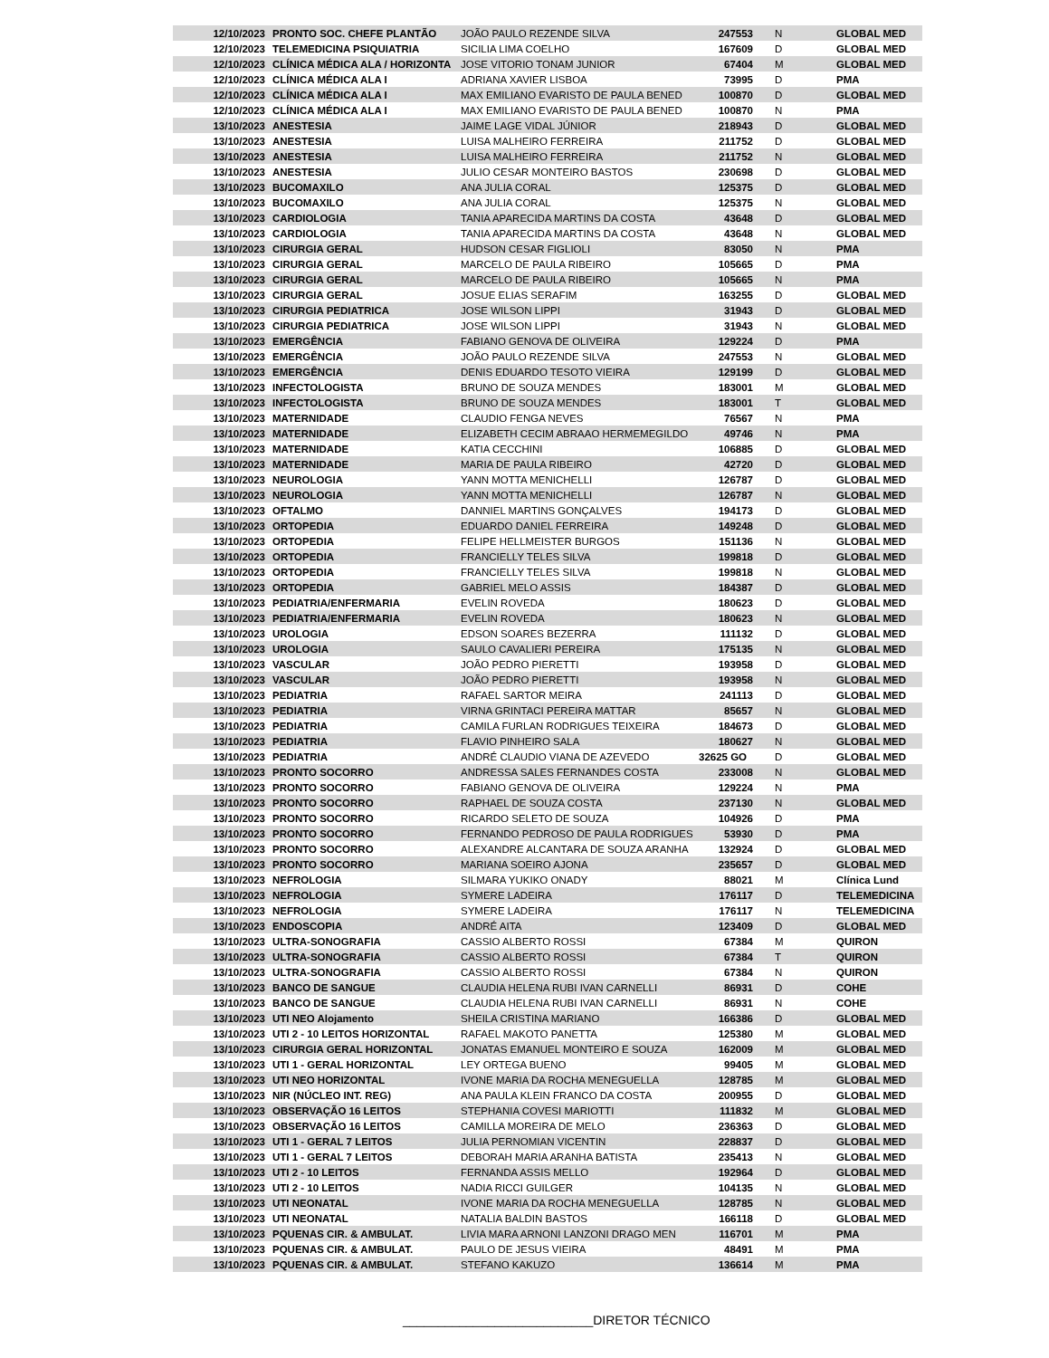| 12/10/2023 | PRONTO SOC. CHEFE PLANTÃO | JOÃO PAULO REZENDE SILVA | 247553 | N | GLOBAL MED |
| 12/10/2023 | TELEMEDICINA PSIQUIATRIA | SICILIA LIMA COELHO | 167609 | D | GLOBAL MED |
| 12/10/2023 | CLÍNICA MÉDICA ALA / HORIZONTA | JOSE VITORIO TONAM JUNIOR | 67404 | M | GLOBAL MED |
| 12/10/2023 | CLÍNICA MÉDICA ALA I | ADRIANA XAVIER LISBOA | 73995 | D | PMA |
| 12/10/2023 | CLÍNICA MÉDICA ALA I | MAX EMILIANO EVARISTO DE PAULA BENED | 100870 | D | GLOBAL MED |
| 12/10/2023 | CLÍNICA MÉDICA ALA I | MAX EMILIANO EVARISTO DE PAULA BENED | 100870 | N | PMA |
| 13/10/2023 | ANESTESIA | JAIME LAGE VIDAL JÚNIOR | 218943 | D | GLOBAL MED |
| 13/10/2023 | ANESTESIA | LUISA MALHEIRO FERREIRA | 211752 | D | GLOBAL MED |
| 13/10/2023 | ANESTESIA | LUISA MALHEIRO FERREIRA | 211752 | N | GLOBAL MED |
| 13/10/2023 | ANESTESIA | JULIO CESAR MONTEIRO BASTOS | 230698 | D | GLOBAL MED |
| 13/10/2023 | BUCOMAXILO | ANA JULIA CORAL | 125375 | D | GLOBAL MED |
| 13/10/2023 | BUCOMAXILO | ANA JULIA CORAL | 125375 | N | GLOBAL MED |
| 13/10/2023 | CARDIOLOGIA | TANIA APARECIDA MARTINS DA COSTA | 43648 | D | GLOBAL MED |
| 13/10/2023 | CARDIOLOGIA | TANIA APARECIDA MARTINS DA COSTA | 43648 | N | GLOBAL MED |
| 13/10/2023 | CIRURGIA GERAL | HUDSON CESAR FIGLIOLI | 83050 | N | PMA |
| 13/10/2023 | CIRURGIA GERAL | MARCELO DE PAULA RIBEIRO | 105665 | D | PMA |
| 13/10/2023 | CIRURGIA GERAL | MARCELO DE PAULA RIBEIRO | 105665 | N | PMA |
| 13/10/2023 | CIRURGIA GERAL | JOSUE ELIAS SERAFIM | 163255 | D | GLOBAL MED |
| 13/10/2023 | CIRURGIA PEDIATRICA | JOSE WILSON LIPPI | 31943 | D | GLOBAL MED |
| 13/10/2023 | CIRURGIA PEDIATRICA | JOSE WILSON LIPPI | 31943 | N | GLOBAL MED |
| 13/10/2023 | EMERGÊNCIA | FABIANO GENOVA DE OLIVEIRA | 129224 | D | PMA |
| 13/10/2023 | EMERGÊNCIA | JOÃO PAULO REZENDE SILVA | 247553 | N | GLOBAL MED |
| 13/10/2023 | EMERGÊNCIA | DENIS EDUARDO TESOTO VIEIRA | 129199 | D | GLOBAL MED |
| 13/10/2023 | INFECTOLOGISTA | BRUNO DE SOUZA MENDES | 183001 | M | GLOBAL MED |
| 13/10/2023 | INFECTOLOGISTA | BRUNO DE SOUZA MENDES | 183001 | T | GLOBAL MED |
| 13/10/2023 | MATERNIDADE | CLAUDIO FENGA NEVES | 76567 | N | PMA |
| 13/10/2023 | MATERNIDADE | ELIZABETH CECIM ABRAAO HERMEMEGILDO | 49746 | N | PMA |
| 13/10/2023 | MATERNIDADE | KATIA CECCHINI | 106885 | D | GLOBAL MED |
| 13/10/2023 | MATERNIDADE | MARIA DE PAULA RIBEIRO | 42720 | D | GLOBAL MED |
| 13/10/2023 | NEUROLOGIA | YANN MOTTA MENICHELLI | 126787 | D | GLOBAL MED |
| 13/10/2023 | NEUROLOGIA | YANN MOTTA MENICHELLI | 126787 | N | GLOBAL MED |
| 13/10/2023 | OFTALMO | DANNIEL MARTINS GONÇALVES | 194173 | D | GLOBAL MED |
| 13/10/2023 | ORTOPEDIA | EDUARDO DANIEL FERREIRA | 149248 | D | GLOBAL MED |
| 13/10/2023 | ORTOPEDIA | FELIPE HELLMEISTER BURGOS | 151136 | N | GLOBAL MED |
| 13/10/2023 | ORTOPEDIA | FRANCIELLY TELES SILVA | 199818 | D | GLOBAL MED |
| 13/10/2023 | ORTOPEDIA | FRANCIELLY TELES SILVA | 199818 | N | GLOBAL MED |
| 13/10/2023 | ORTOPEDIA | GABRIEL MELO ASSIS | 184387 | D | GLOBAL MED |
| 13/10/2023 | PEDIATRIA/ENFERMARIA | EVELIN ROVEDA | 180623 | D | GLOBAL MED |
| 13/10/2023 | PEDIATRIA/ENFERMARIA | EVELIN ROVEDA | 180623 | N | GLOBAL MED |
| 13/10/2023 | UROLOGIA | EDSON SOARES BEZERRA | 111132 | D | GLOBAL MED |
| 13/10/2023 | UROLOGIA | SAULO CAVALIERI PEREIRA | 175135 | N | GLOBAL MED |
| 13/10/2023 | VASCULAR | JOÃO PEDRO PIERETTI | 193958 | D | GLOBAL MED |
| 13/10/2023 | VASCULAR | JOÃO PEDRO PIERETTI | 193958 | N | GLOBAL MED |
| 13/10/2023 | PEDIATRIA | RAFAEL SARTOR MEIRA | 241113 | D | GLOBAL MED |
| 13/10/2023 | PEDIATRIA | VIRNA GRINTACI PEREIRA MATTAR | 85657 | N | GLOBAL MED |
| 13/10/2023 | PEDIATRIA | CAMILA FURLAN RODRIGUES TEIXEIRA | 184673 | D | GLOBAL MED |
| 13/10/2023 | PEDIATRIA | FLAVIO PINHEIRO SALA | 180627 | N | GLOBAL MED |
| 13/10/2023 | PEDIATRIA | ANDRÉ CLAUDIO VIANA DE AZEVEDO | 32625 GO | D | GLOBAL MED |
| 13/10/2023 | PRONTO SOCORRO | ANDRESSA SALES FERNANDES COSTA | 233008 | N | GLOBAL MED |
| 13/10/2023 | PRONTO SOCORRO | FABIANO GENOVA DE OLIVEIRA | 129224 | N | PMA |
| 13/10/2023 | PRONTO SOCORRO | RAPHAEL DE SOUZA COSTA | 237130 | N | GLOBAL MED |
| 13/10/2023 | PRONTO SOCORRO | RICARDO SELETO DE SOUZA | 104926 | D | PMA |
| 13/10/2023 | PRONTO SOCORRO | FERNANDO PEDROSO DE PAULA RODRIGUES | 53930 | D | PMA |
| 13/10/2023 | PRONTO SOCORRO | ALEXANDRE ALCANTARA DE SOUZA ARANHA | 132924 | D | GLOBAL MED |
| 13/10/2023 | PRONTO SOCORRO | MARIANA SOEIRO AJONA | 235657 | D | GLOBAL MED |
| 13/10/2023 | NEFROLOGIA | SILMARA YUKIKO ONADY | 88021 | M | Clínica Lund |
| 13/10/2023 | NEFROLOGIA | SYMERE LADEIRA | 176117 | D | TELEMEDICINA |
| 13/10/2023 | NEFROLOGIA | SYMERE LADEIRA | 176117 | N | TELEMEDICINA |
| 13/10/2023 | ENDOSCOPIA | ANDRÉ AITA | 123409 | D | GLOBAL MED |
| 13/10/2023 | ULTRA-SONOGRAFIA | CASSIO ALBERTO ROSSI | 67384 | M | QUIRON |
| 13/10/2023 | ULTRA-SONOGRAFIA | CASSIO ALBERTO ROSSI | 67384 | T | QUIRON |
| 13/10/2023 | ULTRA-SONOGRAFIA | CASSIO ALBERTO ROSSI | 67384 | N | QUIRON |
| 13/10/2023 | BANCO DE SANGUE | CLAUDIA HELENA RUBI IVAN CARNELLI | 86931 | D | COHE |
| 13/10/2023 | BANCO DE SANGUE | CLAUDIA HELENA RUBI IVAN CARNELLI | 86931 | N | COHE |
| 13/10/2023 | UTI NEO Alojamento | SHEILA CRISTINA MARIANO | 166386 | D | GLOBAL MED |
| 13/10/2023 | UTI 2 - 10 LEITOS HORIZONTAL | RAFAEL MAKOTO PANETTA | 125380 | M | GLOBAL MED |
| 13/10/2023 | CIRURGIA GERAL HORIZONTAL | JONATAS EMANUEL MONTEIRO E SOUZA | 162009 | M | GLOBAL MED |
| 13/10/2023 | UTI 1 - GERAL HORIZONTAL | LEY ORTEGA BUENO | 99405 | M | GLOBAL MED |
| 13/10/2023 | UTI NEO HORIZONTAL | IVONE MARIA DA ROCHA MENEGUELLA | 128785 | M | GLOBAL MED |
| 13/10/2023 | NIR (NÚCLEO INT. REG) | ANA PAULA KLEIN FRANCO DA COSTA | 200955 | D | GLOBAL MED |
| 13/10/2023 | OBSERVAÇÃO 16 LEITOS | STEPHANIA COVESI MARIOTTI | 111832 | M | GLOBAL MED |
| 13/10/2023 | OBSERVAÇÃO 16 LEITOS | CAMILLA MOREIRA DE MELO | 236363 | D | GLOBAL MED |
| 13/10/2023 | UTI 1 - GERAL 7 LEITOS | JULIA PERNOMIAN VICENTIN | 228837 | D | GLOBAL MED |
| 13/10/2023 | UTI 1 - GERAL 7 LEITOS | DEBORAH MARIA ARANHA BATISTA | 235413 | N | GLOBAL MED |
| 13/10/2023 | UTI 2 - 10 LEITOS | FERNANDA ASSIS MELLO | 192964 | D | GLOBAL MED |
| 13/10/2023 | UTI 2 - 10 LEITOS | NADIA RICCI GUILGER | 104135 | N | GLOBAL MED |
| 13/10/2023 | UTI NEONATAL | IVONE MARIA DA ROCHA MENEGUELLA | 128785 | N | GLOBAL MED |
| 13/10/2023 | UTI NEONATAL | NATALIA BALDIN BASTOS | 166118 | D | GLOBAL MED |
| 13/10/2023 | PQUENAS CIR. & AMBULAT. | LIVIA MARA ARNONI LANZONI DRAGO MEN | 116701 | M | PMA |
| 13/10/2023 | PQUENAS CIR. & AMBULAT. | PAULO DE JESUS VIEIRA | 48491 | M | PMA |
| 13/10/2023 | PQUENAS CIR. & AMBULAT. | STEFANO KAKUZO | 136614 | M | PMA |
___________________________DIRETOR TÉCNICO